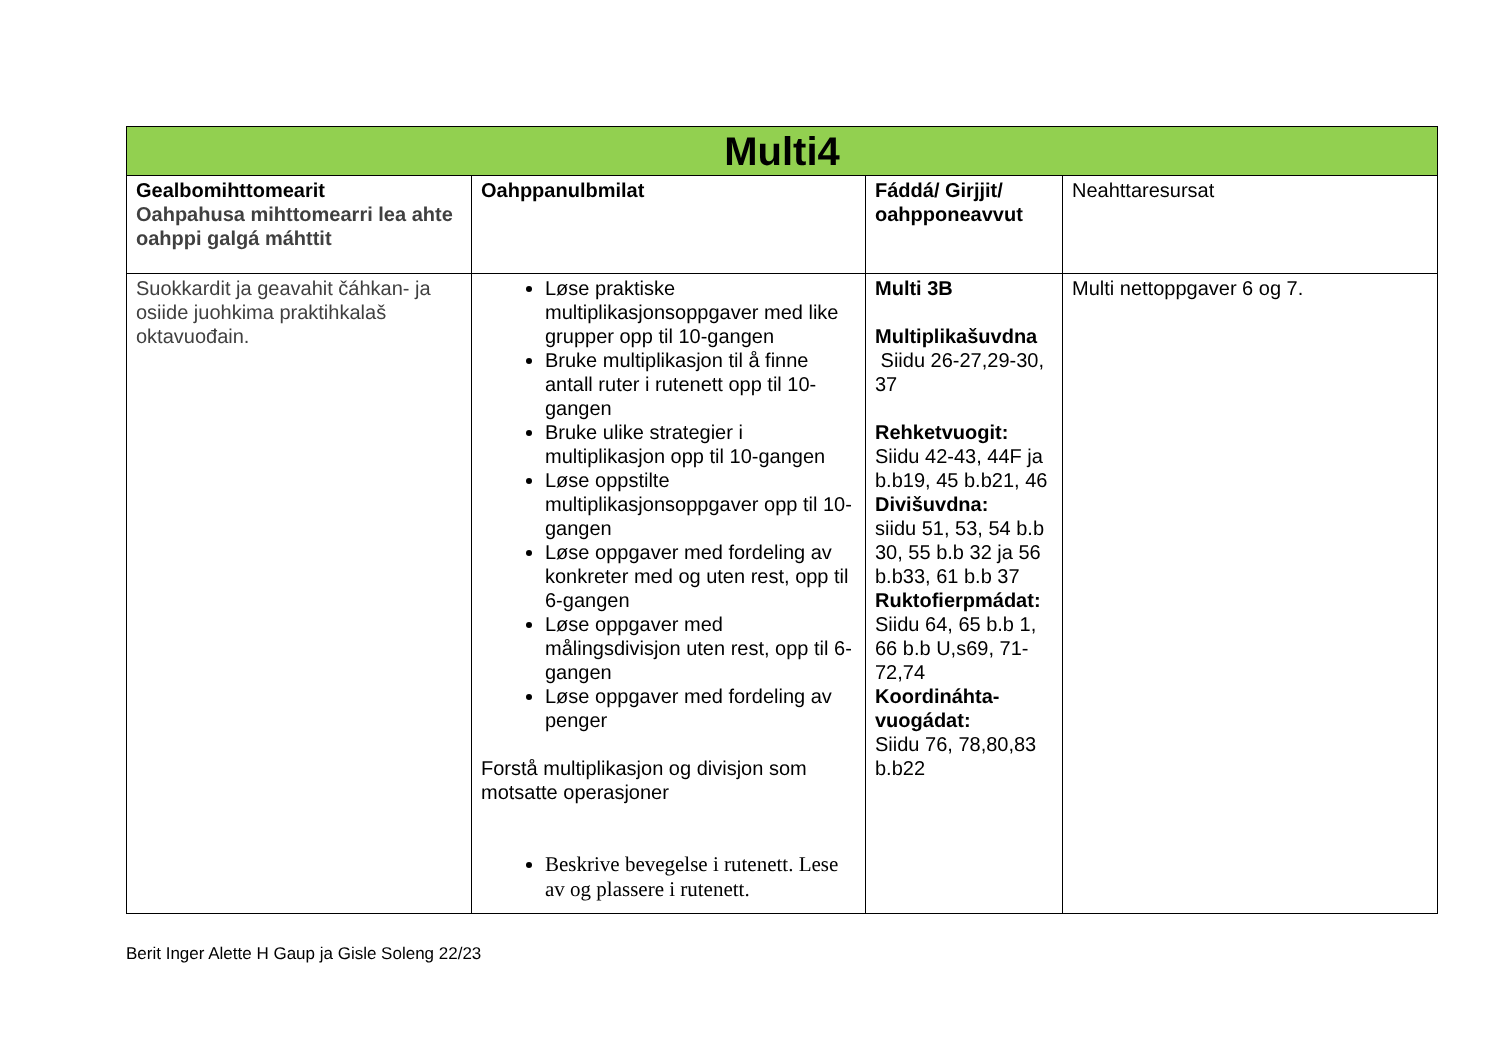| Multi4 | | | |
| --- | --- | --- | --- |
| Gealbomihttomearit Oahpahusa mihttomearri lea ahte oahppi galgá máhttit | Oahppanulbmilat | Fáddá/ Girjjit/ oahpponeavvut | Neahttaresursat |
| Suokkardit ja geavahit čáhkan- ja osiide juohkima praktihkalaš oktavuođain. | Løse praktiske multiplikasjonsoppgaver med like grupper opp til 10-gangen Bruke multiplikasjon til å finne antall ruter i rutenett opp til 10-gangen Bruke ulike strategier i multiplikasjon opp til 10-gangen Løse oppstilte multiplikasjonsoppgaver opp til 10-gangen Løse oppgaver med fordeling av konkreter med og uten rest, opp til 6-gangen Løse oppgaver med målingsdivisjon uten rest, opp til 6-gangen Løse oppgaver med fordeling av penger Forstå multiplikasjon og divisjon som motsatte operasjoner Beskrive bevegelse i rutenett. Lese av og plassere i rutenett. | Multi 3B Multiplikašuvdna Siidu 26-27,29-30, 37 Rehketvuogit: Siidu 42-43, 44F ja b.b19, 45 b.b21, 46 Divišuvdna: siidu 51, 53, 54 b.b 30, 55 b.b 32 ja 56 b.b33, 61 b.b 37 Ruktofierpmádat: Siidu 64, 65 b.b 1, 66 b.b U,s69, 71-72,74 Koordináhta-vuogádat: Siidu 76, 78,80,83 b.b22 | Multi nettoppgaver 6 og 7. |
Berit Inger Alette H Gaup ja Gisle Soleng 22/23